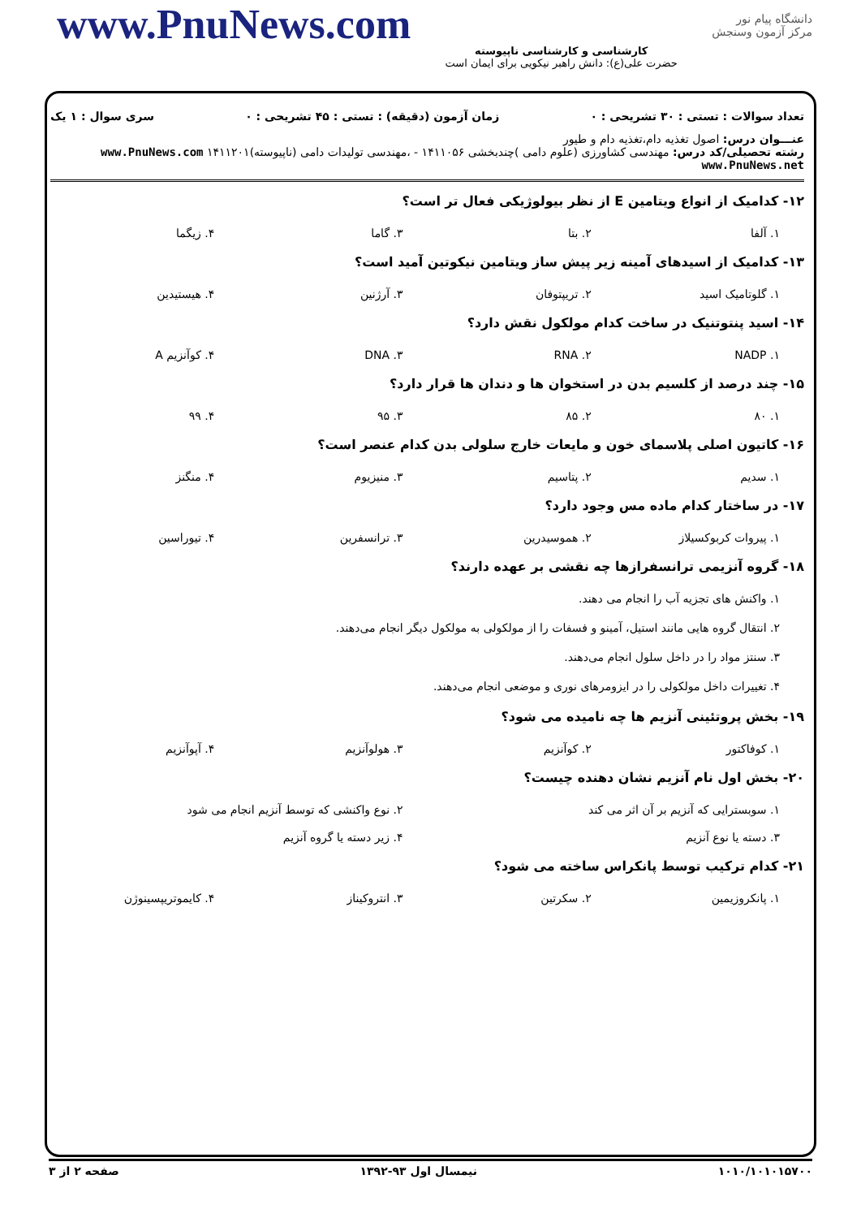www.PnuNews.com
کارشناسی و کارشناسی ناپیوسته
حضرت علی(ع): دانش راهبر نیکویی برای ایمان است
دانشگاه پیام نور
مرکز آزمون وسنجش
تعداد سوالات : تستی : ۳۰ تشریحی : ۰ زمان آزمون (دقیقه) : تستی : ۴۵ تشریحی : ۰ سری سوال : ۱ یک
عنـــوان درس: اصول تغذیه دام،تغذیه دام و طیور
رشته تحصیلی/کد درس: مهندسی کشاورزی (علوم دامی )چندبخشی ۱۴۱۱۰۵۶ - ،مهندسی تولیدات دامی (ناپیوسته)۱۴۱۱۲۰۱ www.PnuNews.com www.PnuNews.net
۱۲- کدامیک از انواع ویتامین E از نظر بیولوژیکی فعال تر است؟
۱. آلفا ۲. بتا ۳. گاما ۴. زیگما
۱۳- کدامیک از اسیدهای آمینه زیر پیش ساز ویتامین نیکوتین آمید است؟
۱. گلوتامیک اسید ۲. تریپتوفان ۳. آرژنین ۴. هیستیدین
۱۴- اسید پنتوتنیک در ساخت کدام مولکول نقش دارد؟
۱. NADP ۲. RNA ۳. DNA ۴. کوآنزیم A
۱۵- چند درصد از کلسیم بدن در استخوان ها و دندان ها قرار دارد؟
۱. ۸۰ ۲. ۸۵ ۳. ۹۵ ۴. ۹۹
۱۶- کاتیون اصلی پلاسمای خون و مایعات خارج سلولی بدن کدام عنصر است؟
۱. سدیم ۲. پتاسیم ۳. منیزیوم ۴. منگنز
۱۷- در ساختار کدام ماده مس وجود دارد؟
۱. پیروات کربوکسیلاز ۲. هموسیدرین ۳. ترانسفرین ۴. تیوراسین
۱۸- گروه آنزیمی ترانسفرازها چه نقشی بر عهده دارند؟
۱. واکنش های تجزیه آب را انجام می دهند.
۲. انتقال گروه هایی مانند استیل، آمینو و فسفات را از مولکولی به مولکول دیگر انجام می‌دهند.
۳. سنتز مواد را در داخل سلول انجام می‌دهند.
۴. تغییرات داخل مولکولی را در ایزومرهای نوری و موضعی انجام می‌دهند.
۱۹- بخش پروتئینی آنزیم ها چه نامیده می شود؟
۱. کوفاکتور ۲. کوآنزیم ۳. هولوآنزیم ۴. آپوآنزیم
۲۰- بخش اول نام آنزیم نشان دهنده چیست؟
۱. سوبسترایی که آنزیم بر آن اثر می کند
۲. نوع واکنشی که توسط آنزیم انجام می شود
۳. دسته یا نوع آنزیم ۴. زیر دسته یا گروه آنزیم
۲۱- کدام ترکیب توسط پانکراس ساخته می شود؟
۱. پانکروزیمین ۲. سکرتین ۳. انتروکیناز ۴. کایموتریپسینوژن
۱۰۱۰/۱۰۱۰۱۵۷۰۰ نیمسال اول ۹۳-۱۳۹۲ صفحه ۲ از ۳